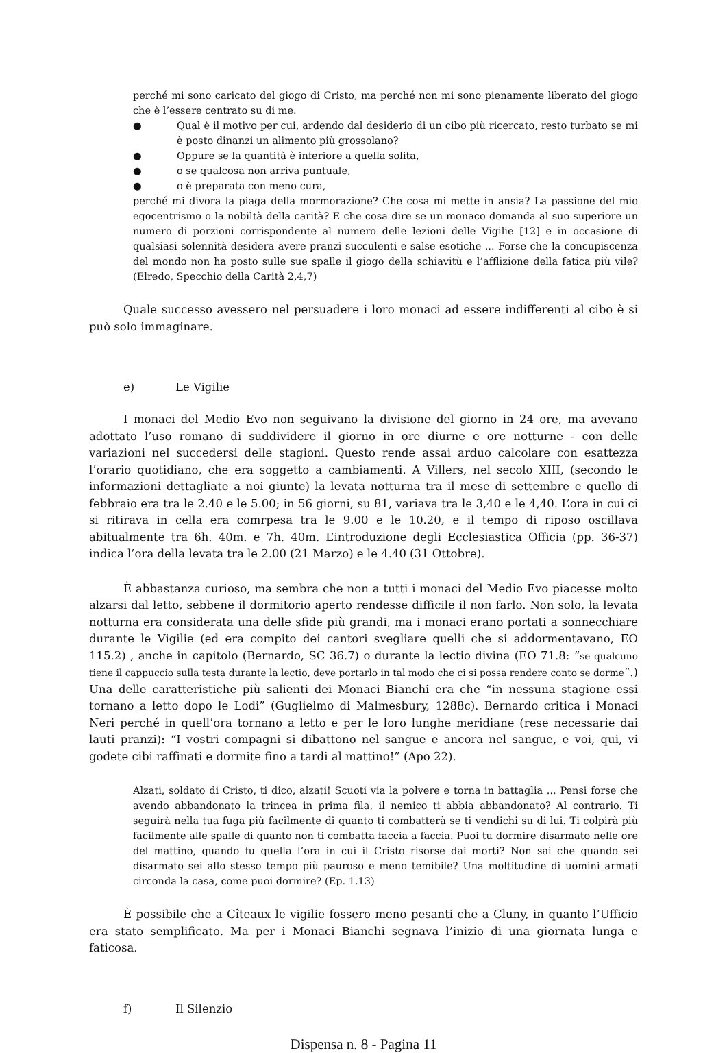perché mi sono caricato del giogo di Cristo, ma perché non mi sono pienamente liberato del giogo che è l’essere centrato su di me.
● Qual è il motivo per cui, ardendo dal desiderio di un cibo più ricercato, resto turbato se mi è posto dinanzi un alimento più grossolano?
● Oppure se la quantità è inferiore a quella solita,
● o se qualcosa non arriva puntuale,
● o è preparata con meno cura,
perché mi divora la piaga della mormorazione? Che cosa mi mette in ansia? La passione del mio egocentrismo o la nobiltà della carità? E che cosa dire se un monaco domanda al suo superiore un numero di porzioni corrispondente al numero delle lezioni delle Vigilie [12] e in occasione di qualsiasi solennità desidera avere pranzi succulenti e salse esotiche ... Forse che la concupiscenza del mondo non ha posto sulle sue spalle il giogo della schiavitù e l’afflizione della fatica più vile? (Elredo, Specchio della Carità 2,4,7)
Quale successo avessero nel persuadere i loro monaci ad essere indifferenti al cibo è si può solo immaginare.
e) Le Vigilie
I monaci del Medio Evo non seguivano la divisione del giorno in 24 ore, ma avevano adottato l’uso romano di suddividere il giorno in ore diurne e ore notturne - con delle variazioni nel succedersi delle stagioni. Questo rende assai arduo calcolare con esattezza l’orario quotidiano, che era soggetto a cambiamenti. A Villers, nel secolo XIII, (secondo le informazioni dettagliate a noi giunte) la levata notturna tra il mese di settembre e quello di febbraio era tra le 2.40 e le 5.00; in 56 giorni, su 81, variava tra le 3,40 e le 4,40. L’ora in cui ci si ritirava in cella era comrpesa tra le 9.00 e le 10.20, e il tempo di riposo oscillava abitualmente tra 6h. 40m. e 7h. 40m. L’introduzione degli Ecclesiastica Officia (pp. 36-37) indica l’ora della levata tra le 2.00 (21 Marzo) e le 4.40 (31 Ottobre).
È abbastanza curioso, ma sembra che non a tutti i monaci del Medio Evo piacesse molto alzarsi dal letto, sebbene il dormitorio aperto rendesse difficile il non farlo. Non solo, la levata notturna era considerata una delle sfide più grandi, ma i monaci erano portati a sonnecchiare durante le Vigilie (ed era compito dei cantori svegliare quelli che si addormentavano, EO 115.2) , anche in capitolo (Bernardo, SC 36.7) o durante la lectio divina (EO 71.8: “se qualcuno tiene il cappuccio sulla testa durante la lectio, deve portarlo in tal modo che ci si possa rendere conto se dorme”.) Una delle caratteristiche più salienti dei Monaci Bianchi era che “in nessuna stagione essi tornano a letto dopo le Lodi” (Guglielmo di Malmesbury, 1288c). Bernardo critica i Monaci Neri perché in quell’ora tornano a letto e per le loro lunghe meridiane (rese necessarie dai lauti pranzi): “I vostri compagni si dibattono nel sangue e ancora nel sangue, e voi, qui, vi godete cibi raffinati e dormite fino a tardi al mattino!” (Apo 22).
Alzati, soldato di Cristo, ti dico, alzati! Scuoti via la polvere e torna in battaglia ... Pensi forse che avendo abbandonato la trincea in prima fila, il nemico ti abbia abbandonato? Al contrario. Ti seguirà nella tua fuga più facilmente di quanto ti combatterà se ti vendichi su di lui. Ti colpirà più facilmente alle spalle di quanto non ti combatta faccia a faccia. Puoi tu dormire disarmato nelle ore del mattino, quando fu quella l’ora in cui il Cristo risorse dai morti? Non sai che quando sei disarmato sei allo stesso tempo più pauroso e meno temibile? Una moltitudine di uomini armati circonda la casa, come puoi dormire? (Ep. 1.13)
È possibile che a Cîteaux le vigilie fossero meno pesanti che a Cluny, in quanto l’Ufficio era stato semplificato. Ma per i Monaci Bianchi segnava l’inizio di una giornata lunga e faticosa.
f) Il Silenzio
Dispensa n. 8 - Pagina 11